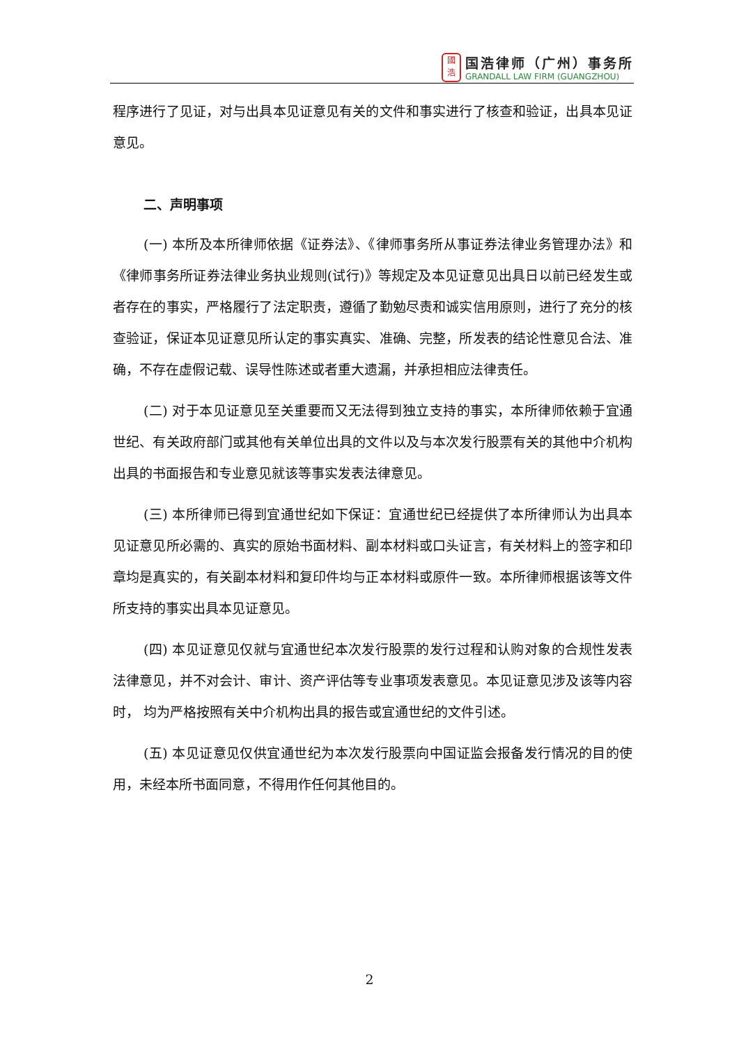國
浩
国浩律师（广州）事务所
GRANDALL LAW FIRM (GUANGZHOU)
程序进行了见证，对与出具本见证意见有关的文件和事实进行了核查和验证，出具本见证意见。
二、声明事项
(一) 本所及本所律师依据《证券法》、《律师事务所从事证券法律业务管理办法》和《律师事务所证券法律业务执业规则(试行)》等规定及本见证意见出具日以前已经发生或者存在的事实，严格履行了法定职责，遵循了勤勉尽责和诚实信用原则，进行了充分的核查验证，保证本见证意见所认定的事实真实、准确、完整，所发表的结论性意见合法、准确，不存在虚假记载、误导性陈述或者重大遗漏，并承担相应法律责任。
(二) 对于本见证意见至关重要而又无法得到独立支持的事实，本所律师依赖于宜通世纪、有关政府部门或其他有关单位出具的文件以及与本次发行股票有关的其他中介机构出具的书面报告和专业意见就该等事实发表法律意见。
(三) 本所律师已得到宜通世纪如下保证：宜通世纪已经提供了本所律师认为出具本见证意见所必需的、真实的原始书面材料、副本材料或口头证言，有关材料上的签字和印章均是真实的，有关副本材料和复印件均与正本材料或原件一致。本所律师根据该等文件所支持的事实出具本见证意见。
(四) 本见证意见仅就与宜通世纪本次发行股票的发行过程和认购对象的合规性发表法律意见，并不对会计、审计、资产评估等专业事项发表意见。本见证意见涉及该等内容时， 均为严格按照有关中介机构出具的报告或宜通世纪的文件引述。
(五) 本见证意见仅供宜通世纪为本次发行股票向中国证监会报备发行情况的目的使用，未经本所书面同意，不得用作任何其他目的。
2